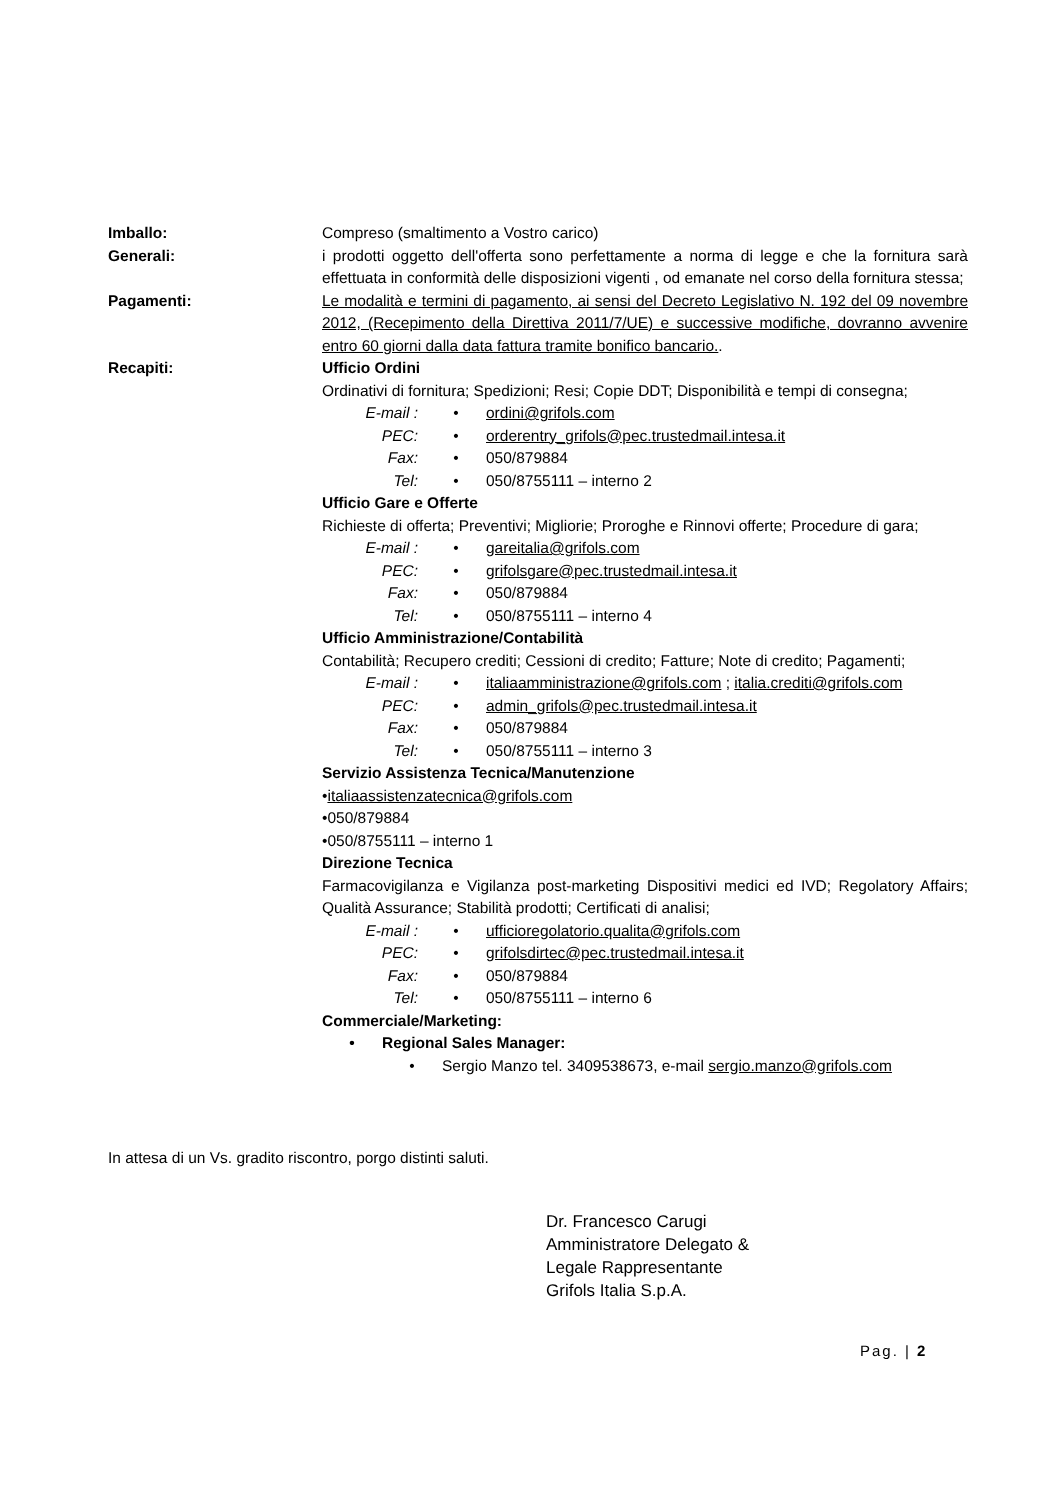Imballo: Compreso (smaltimento a Vostro carico)
Generali: i prodotti oggetto dell'offerta sono perfettamente a norma di legge e che la fornitura sarà effettuata in conformità delle disposizioni vigenti , od emanate nel corso della fornitura stessa;
Pagamenti: Le modalità e termini di pagamento, ai sensi del Decreto Legislativo N. 192 del 09 novembre 2012, (Recepimento della Direttiva 2011/7/UE) e successive modifiche, dovranno avvenire entro 60 giorni dalla data fattura tramite bonifico bancario..
Recapiti: Ufficio Ordini
Ordinativi di fornitura; Spedizioni; Resi; Copie DDT; Disponibilità e tempi di consegna;
E-mail : • ordini@grifols.com
PEC: • orderentry_grifols@pec.trustedmail.intesa.it
Fax: • 050/879884
Tel: • 050/8755111 – interno 2
Ufficio Gare e Offerte
Richieste di offerta; Preventivi; Migliorie; Proroghe e Rinnovi offerte; Procedure di gara;
E-mail : • gareitalia@grifols.com
PEC: • grifolsgare@pec.trustedmail.intesa.it
Fax: • 050/879884
Tel: • 050/8755111 – interno 4
Ufficio Amministrazione/Contabilità
Contabilità; Recupero crediti; Cessioni di credito; Fatture; Note di credito; Pagamenti;
E-mail : • italiaamministrazione@grifols.com ; italia.crediti@grifols.com
PEC: • admin_grifols@pec.trustedmail.intesa.it
Fax: • 050/879884
Tel: • 050/8755111 – interno 3
Servizio Assistenza Tecnica/Manutenzione
•italiaassistenzatecnica@grifols.com
•050/879884
•050/8755111 – interno 1
Direzione Tecnica
Farmacovigilanza e Vigilanza post-marketing Dispositivi medici ed IVD; Regolatory Affairs; Qualità Assurance; Stabilità prodotti; Certificati di analisi;
E-mail : • ufficioregolatorio.qualita@grifols.com
PEC: • grifolsdirtec@pec.trustedmail.intesa.it
Fax: • 050/879884
Tel: • 050/8755111 – interno 6
Commerciale/Marketing:
• Regional Sales Manager:
• Sergio Manzo tel. 3409538673, e-mail sergio.manzo@grifols.com
In attesa di un Vs. gradito riscontro, porgo distinti saluti.
Dr. Francesco Carugi
Amministratore Delegato &
Legale Rappresentante
Grifols Italia S.p.A.
Pag. | 2